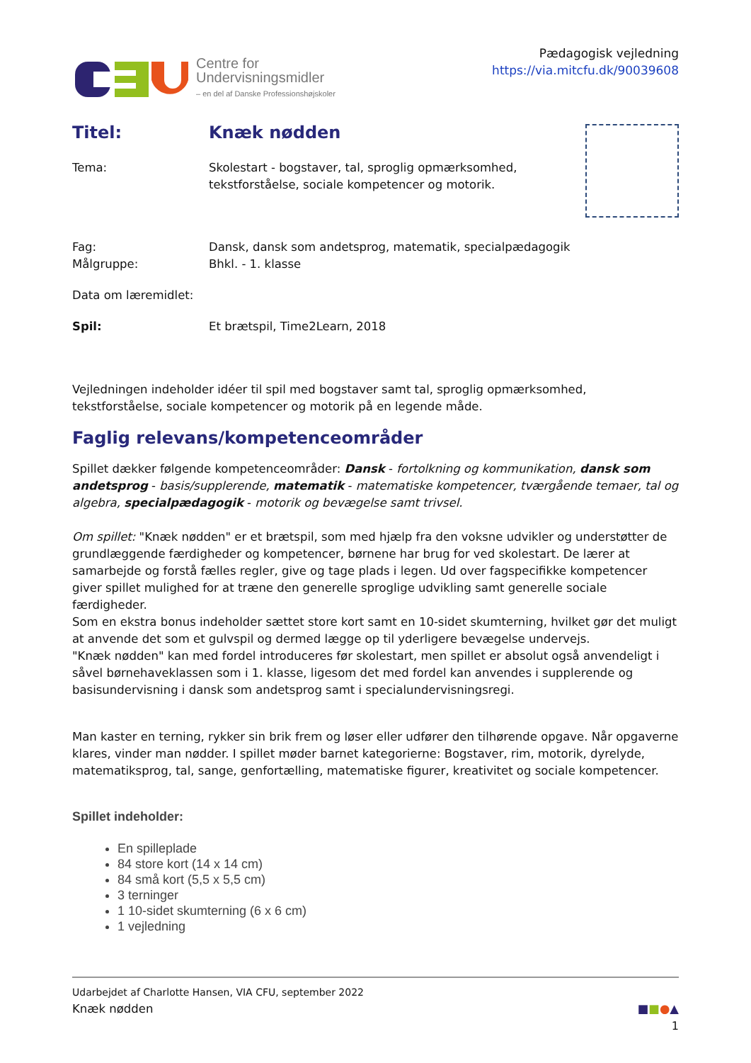Centre for
Undervisningsmidler
– en del af Danske Professionshøjskoler
Pædagogisk vejledning
https://via.mitcfu.dk/90039608
Titel: Knæk nødden
Tema: Skolestart - bogstaver, tal, sproglig opmærksomhed,
tekstforståelse, sociale kompetencer og motorik.
Fag: Dansk, dansk som andetsprog, matematik, specialpædagogik
Målgruppe: Bhkl. - 1. klasse
Data om læremidlet:
Spil: Et brætspil, Time2Learn, 2018
Vejledningen indeholder idéer til spil med bogstaver samt tal, sproglig opmærksomhed, tekstforståelse, sociale kompetencer og motorik på en legende måde.
Faglig relevans/kompetenceområder
Spillet dækker følgende kompetenceområder: Dansk - fortolkning og kommunikation, dansk som andetsprog - basis/supplerende, matematik - matematiske kompetencer, tværgående temaer, tal og algebra, specialpædagogik - motorik og bevægelse samt trivsel.
Om spillet: "Knæk nødden" er et brætspil, som med hjælp fra den voksne udvikler og understøtter de grundlæggende færdigheder og kompetencer, børnene har brug for ved skolestart. De lærer at samarbejde og forstå fælles regler, give og tage plads i legen. Ud over fagspecifikke kompetencer giver spillet mulighed for at træne den generelle sproglige udvikling samt generelle sociale færdigheder.
Som en ekstra bonus indeholder sættet store kort samt en 10-sidet skumterning, hvilket gør det muligt at anvende det som et gulvspil og dermed lægge op til yderligere bevægelse undervejs.
"Knæk nødden" kan med fordel introduceres før skolestart, men spillet er absolut også anvendeligt i såvel børnehaveklassen som i 1. klasse, ligesom det med fordel kan anvendes i supplerende og basisundervisning i dansk som andetsprog samt i specialundervisningsregi.
Man kaster en terning, rykker sin brik frem og løser eller udfører den tilhørende opgave. Når opgaverne klares, vinder man nødder. I spillet møder barnet kategorierne: Bogstaver, rim, motorik, dyrelyde, matematiksprog, tal, sange, genfortælling, matematiske figurer, kreativitet og sociale kompetencer.
Spillet indeholder:
En spilleplade
84 store kort (14 x 14 cm)
84 små kort (5,5 x 5,5 cm)
3 terninger
1 10-sidet skumterning (6 x 6 cm)
1 vejledning
Udarbejdet af Charlotte Hansen, VIA CFU, september 2022
Knæk nødden ■■●▲
1